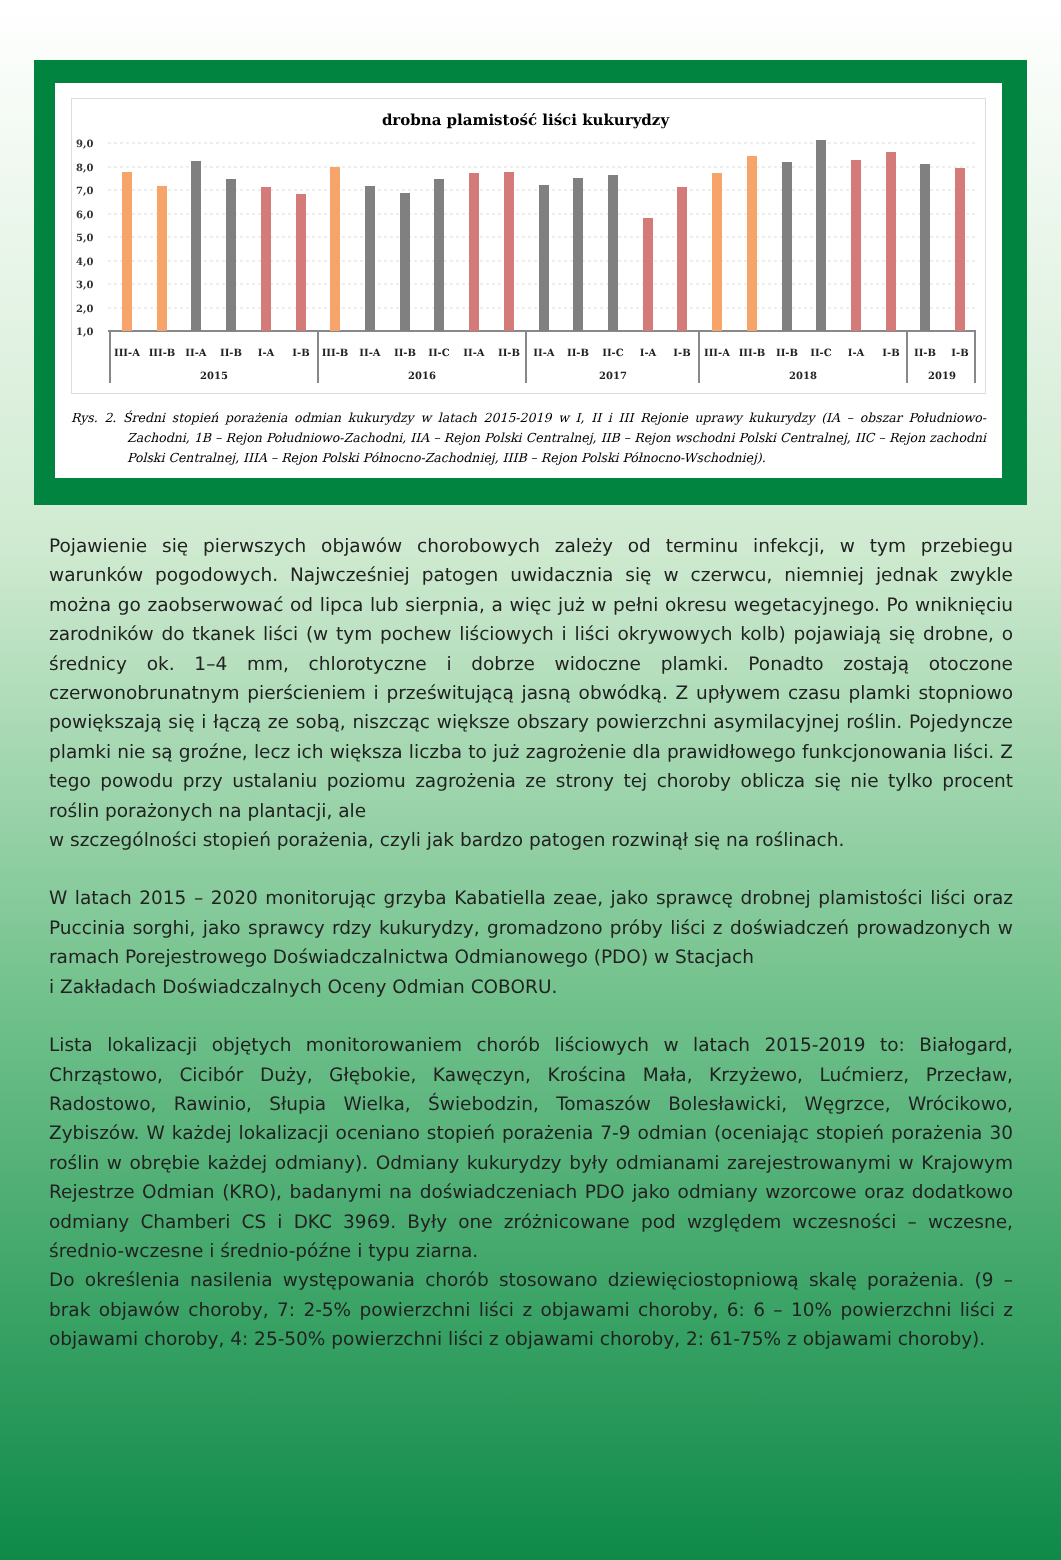drobna plamistość liści kukurydzy
9,0
8,0
7,0
6,0
5,0
4,0
3,0
2,0
1,0
III-A
III-B
II-A
II-B
I-A
I-B
III-B
II-A
II-B
II-C
II-A
II-B
II-A
II-B
II-C
I-A
I-B
III-A
III-B
II-B
II-C
I-A
I-B
II-B
I-B
2015
2016
2017
2018
2019
Rys. 2. Średni stopień porażenia odmian kukurydzy w latach 2015-2019 w I, II i III Rejonie uprawy kukurydzy (IA – obszar Południowo-Zachodni, 1B – Rejon Południowo-Zachodni, IIA – Rejon Polski Centralnej, IIB – Rejon wschodni Polski Centralnej, IIC – Rejon zachodni Polski Centralnej, IIIA – Rejon Polski Północno-Zachodniej, IIIB – Rejon Polski Północno-Wschodniej).
Pojawienie się pierwszych objawów chorobowych zależy od terminu infekcji, w tym przebiegu warunków pogodowych. Najwcześniej patogen uwidacznia się w czerwcu, niemniej jednak zwykle można go zaobserwować od lipca lub sierpnia, a więc już w pełni okresu wegetacyjnego. Po wniknięciu zarodników do tkanek liści (w tym pochew liściowych i liści okrywowych kolb) pojawiają się drobne, o średnicy ok. 1–4 mm, chlorotyczne i dobrze widoczne plamki. Ponadto zostają otoczone czerwonobrunatnym pierścieniem i prześwitującą jasną obwódką. Z upływem czasu plamki stopniowo powiększają się i łączą ze sobą, niszcząc większe obszary powierzchni asymilacyjnej roślin. Pojedyncze plamki nie są groźne, lecz ich większa liczba to już zagrożenie dla prawidłowego funkcjonowania liści. Z tego powodu przy ustalaniu poziomu zagrożenia ze strony tej choroby oblicza się nie tylko procent roślin porażonych na plantacji, ale
w szczególności stopień porażenia, czyli jak bardzo patogen rozwinął się na roślinach.
W latach 2015 – 2020 monitorując grzyba Kabatiella zeae, jako sprawcę drobnej plamistości liści oraz Puccinia sorghi, jako sprawcy rdzy kukurydzy, gromadzono próby liści z doświadczeń prowadzonych w ramach Porejestrowego Doświadczalnictwa Odmianowego (PDO) w Stacjach
i Zakładach Doświadczalnych Oceny Odmian COBORU.
Lista lokalizacji objętych monitorowaniem chorób liściowych w latach 2015-2019 to: Białogard, Chrząstowo, Cicibór Duży, Głębokie, Kawęczyn, Krościna Mała, Krzyżewo, Lućmierz, Przecław, Radostowo, Rawinio, Słupia Wielka, Świebodzin, Tomaszów Bolesławicki, Węgrzce, Wrócikowo, Zybiszów. W każdej lokalizacji oceniano stopień porażenia 7-9 odmian (oceniając stopień porażenia 30 roślin w obrębie każdej odmiany). Odmiany kukurydzy były odmianami zarejestrowanymi w Krajowym Rejestrze Odmian (KRO), badanymi na doświadczeniach PDO jako odmiany wzorcowe oraz dodatkowo odmiany Chamberi CS i DKC 3969. Były one zróżnicowane pod względem wczesności – wczesne, średnio-wczesne i średnio-późne i typu ziarna.
Do określenia nasilenia występowania chorób stosowano dziewięciostopniową skalę porażenia. (9 – brak objawów choroby, 7: 2-5% powierzchni liści z objawami choroby, 6: 6 – 10% powierzchni liści z objawami choroby, 4: 25-50% powierzchni liści z objawami choroby, 2: 61-75% z objawami choroby).